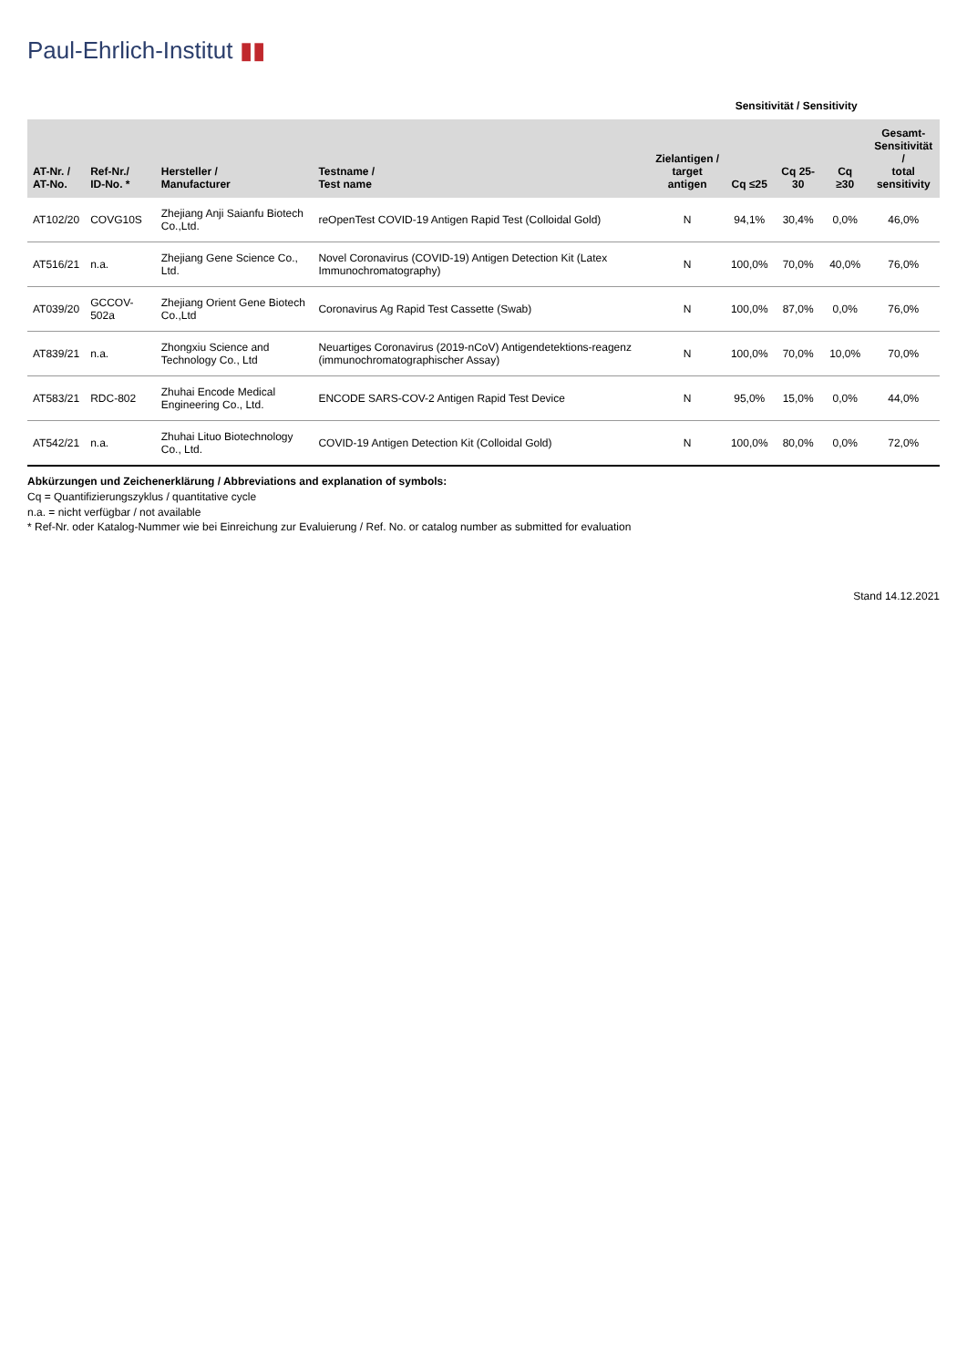Paul-Ehrlich-Institut ▮▮
| | | | | | Sensitivität / Sensitivity | | | |
| --- | --- | --- | --- | --- | --- | --- | --- | --- |
| AT-Nr. / AT-No. | Ref-Nr./ ID-No. * | Hersteller / Manufacturer | Testname / Test name | Zielantigen / target antigen | Cq ≤25 | Cq 25-30 | Cq ≥30 | Gesamt- Sensitivität / total sensitivity |
| AT102/20 | COVG10S | Zhejiang Anji Saianfu Biotech Co.,Ltd. | reOpenTest COVID-19 Antigen Rapid Test (Colloidal Gold) | N | 94,1% | 30,4% | 0,0% | 46,0% |
| AT516/21 | n.a. | Zhejiang Gene Science Co., Ltd. | Novel Coronavirus (COVID-19) Antigen Detection Kit (Latex Immunochromatography) | N | 100,0% | 70,0% | 40,0% | 76,0% |
| AT039/20 | GCCOV-502a | Zhejiang Orient Gene Biotech Co.,Ltd | Coronavirus Ag Rapid Test Cassette (Swab) | N | 100,0% | 87,0% | 0,0% | 76,0% |
| AT839/21 | n.a. | Zhongxiu Science and Technology Co., Ltd | Neuartiges Coronavirus (2019-nCoV) Antigendetektions-reagenz (immunochromatographischer Assay) | N | 100,0% | 70,0% | 10,0% | 70,0% |
| AT583/21 | RDC-802 | Zhuhai Encode Medical Engineering Co., Ltd. | ENCODE SARS-COV-2 Antigen Rapid Test Device | N | 95,0% | 15,0% | 0,0% | 44,0% |
| AT542/21 | n.a. | Zhuhai Lituo Biotechnology Co., Ltd. | COVID-19 Antigen Detection Kit (Colloidal Gold) | N | 100,0% | 80,0% | 0,0% | 72,0% |
Abkürzungen und Zeichenerklärung / Abbreviations and explanation of symbols:
Cq = Quantifizierungszyklus / quantitative cycle
n.a. = nicht verfügbar / not available
* Ref-Nr. oder Katalog-Nummer wie bei Einreichung zur Evaluierung / Ref. No. or catalog number as submitted for evaluation
Stand 14.12.2021